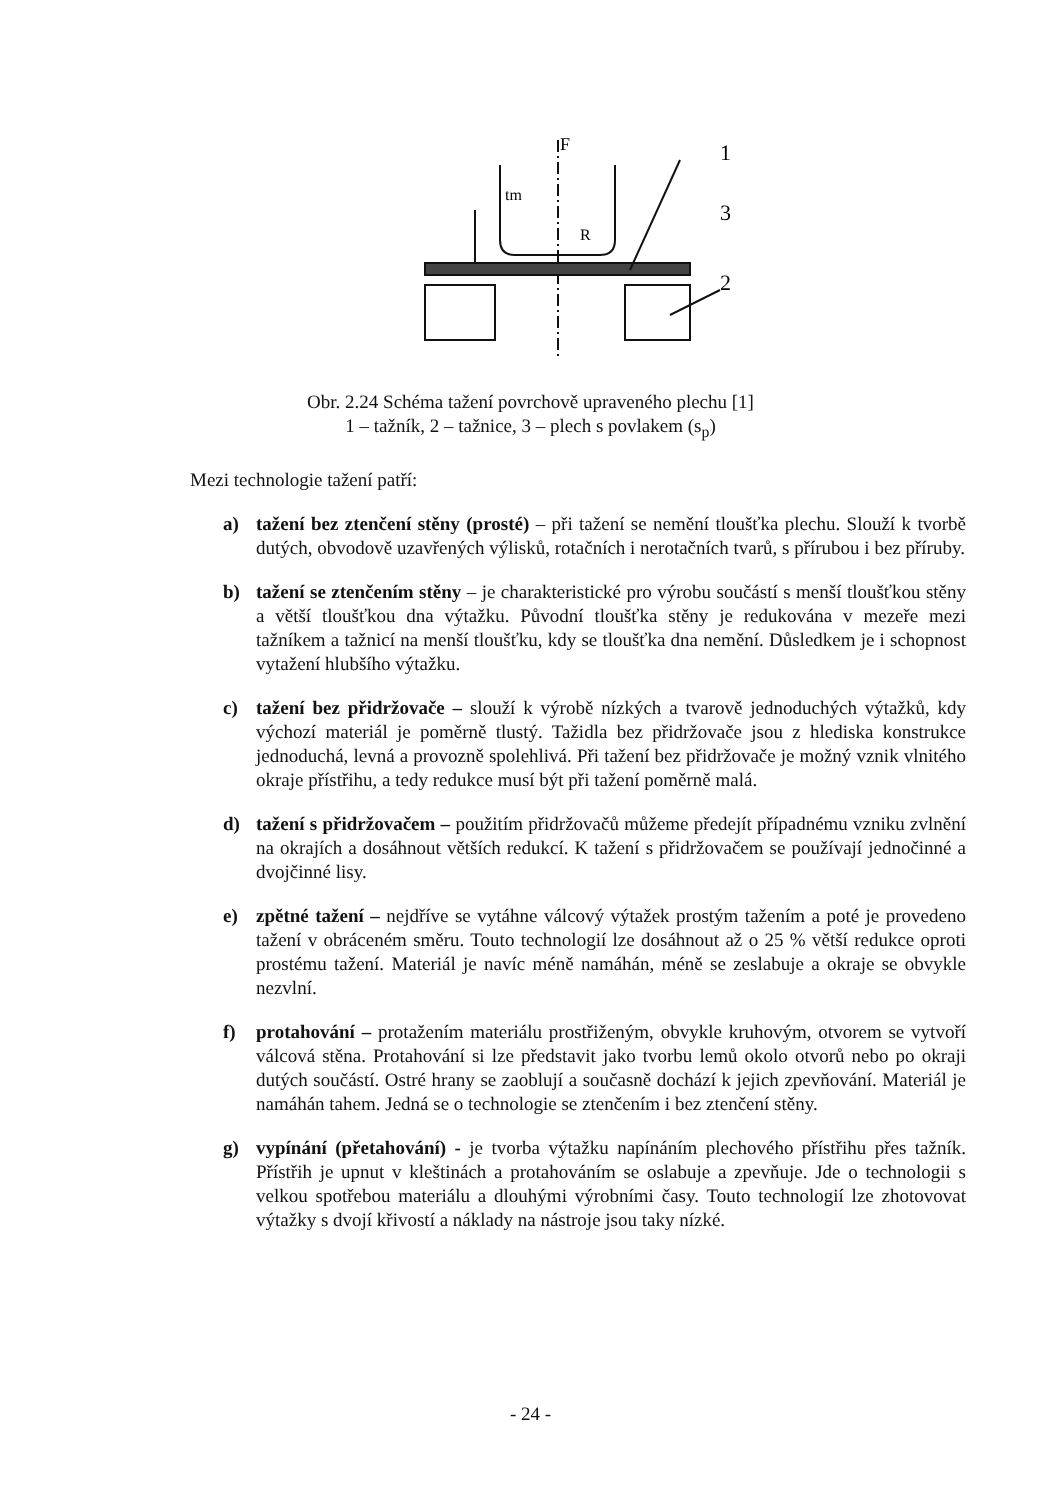F
1
3
2
tm
R
Obr. 2.24 Schéma tažení povrchově upraveného plechu [1]
1 – tažník, 2 – tažnice, 3 – plech s povlakem (s<sub>p</sub>)
Mezi technologie tažení patří:
a) tažení bez ztenčení stěny (prosté) – při tažení se nemění tloušťka plechu. Slouží k tvorbě dutých, obvodově uzavřených výlisků, rotačních i nerotačních tvarů, s přírubou i bez příruby.
b) tažení se ztenčením stěny – je charakteristické pro výrobu součástí s menší tloušťkou stěny a větší tloušťkou dna výtažku. Původní tloušťka stěny je redukována v mezeře mezi tažníkem a tažnicí na menší tloušťku, kdy se tloušťka dna nemění. Důsledkem je i schopnost vytažení hlubšího výtažku.
c) tažení bez přidržovače – slouží k výrobě nízkých a tvarově jednoduchých výtažků, kdy výchozí materiál je poměrně tlustý. Tažidla bez přidržovače jsou z hlediska konstrukce jednoduchá, levná a provozně spolehlivá. Při tažení bez přidržovače je možný vznik vlnitého okraje přístřihu, a tedy redukce musí být při tažení poměrně malá.
d) tažení s přidržovačem – použitím přidržovačů můžeme předejít případnému vzniku zvlnění na okrajích a dosáhnout větších redukcí. K tažení s přidržovačem se používají jednočinné a dvojčinné lisy.
e) zpětné tažení – nejdříve se vytáhne válcový výtažek prostým tažením a poté je provedeno tažení v obráceném směru. Touto technologií lze dosáhnout až o 25 % větší redukce oproti prostému tažení. Materiál je navíc méně namáhán, méně se zeslabuje a okraje se obvykle nezvlní.
f) protahování – protažením materiálu prostřiženým, obvykle kruhovým, otvorem se vytvoří válcová stěna. Protahování si lze představit jako tvorbu lemů okolo otvorů nebo po okraji dutých součástí. Ostré hrany se zaoblují a současně dochází k jejich zpevňování. Materiál je namáhán tahem. Jedná se o technologie se ztenčením i bez ztenčení stěny.
g) vypínání (přetahování) - je tvorba výtažku napínáním plechového přístřihu přes tažník. Přístřih je upnut v kleštinách a protahováním se oslabuje a zpevňuje. Jde o technologii s velkou spotřebou materiálu a dlouhými výrobními časy. Touto technologií lze zhotovovat výtažky s dvojí křivostí a náklady na nástroje jsou taky nízké.
- 24 -